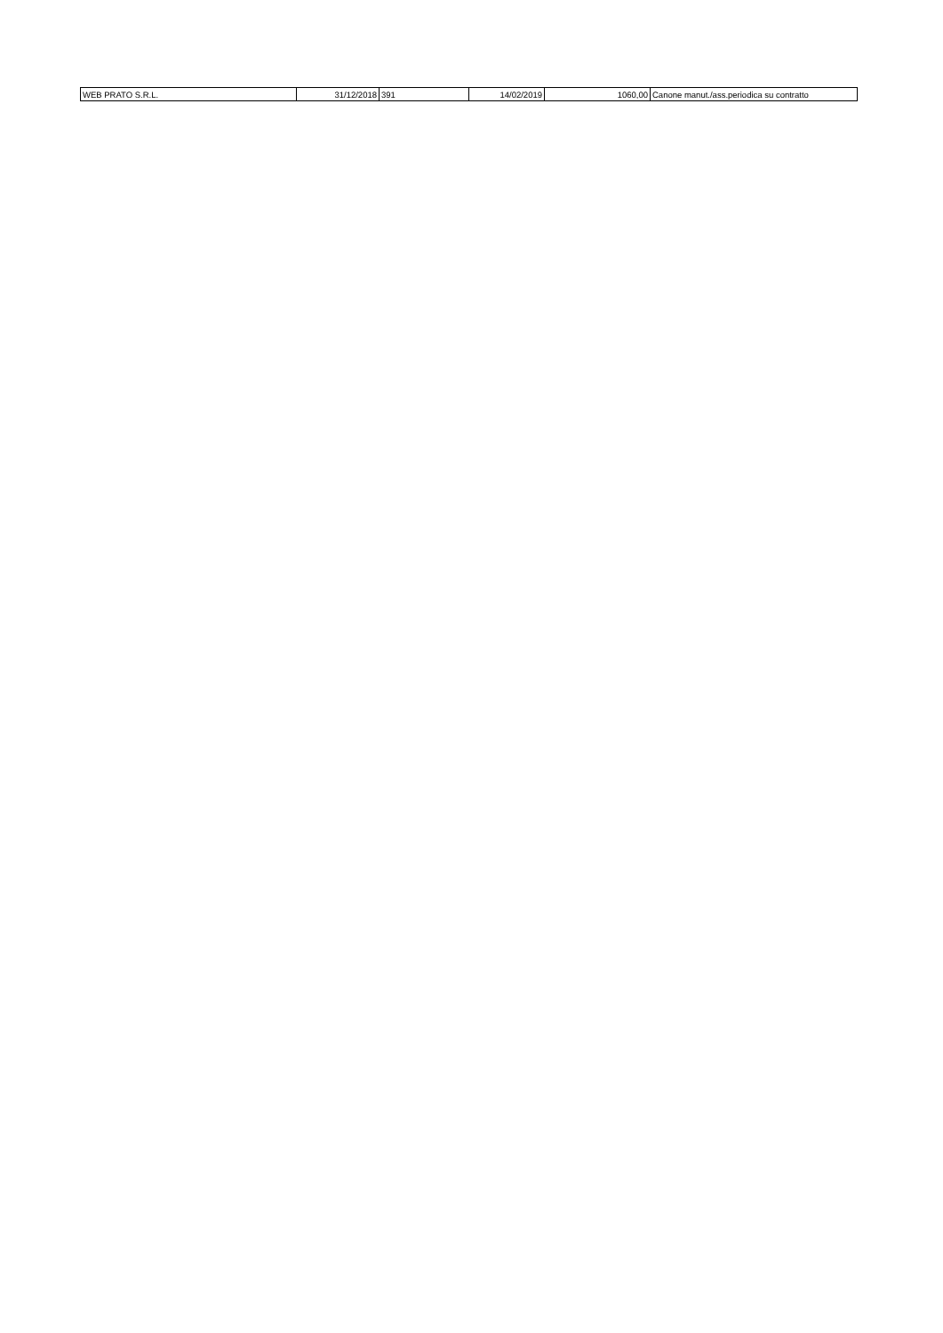| WEB PRATO S.R.L. | 31/12/2018 | 391 | 14/02/2019 | 1060,00 | Canone manut./ass.periodica su contratto |